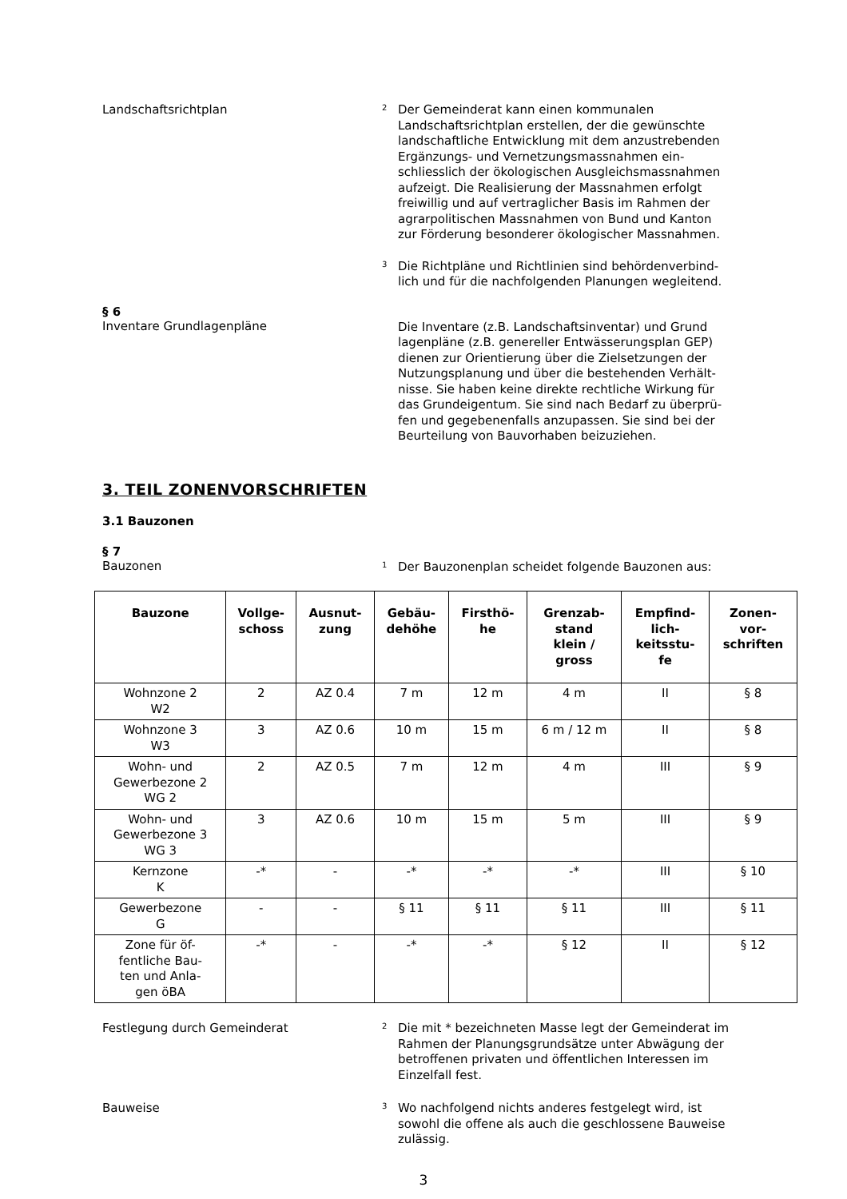Landschaftsrichtplan
2 Der Gemeinderat kann einen kommunalen Landschaftsrichtplan erstellen, der die gewünschte landschaftliche Entwicklung mit dem anzustrebenden Ergänzungs- und Vernetzungsmassnahmen ein-schliesslich der ökologischen Ausgleichsmassnahmen aufzeigt. Die Realisierung der Massnahmen erfolgt freiwillig und auf vertraglicher Basis im Rahmen der agrarpolitischen Massnahmen von Bund und Kanton zur Förderung besonderer ökologischer Massnahmen.
3 Die Richtpläne und Richtlinien sind behördenverbind-lich und für die nachfolgenden Planungen wegleitend.
§ 6
Inventare Grundlagenpläne
Die Inventare (z.B. Landschaftsinventar) und Grund lagenpläne (z.B. genereller Entwässerungsplan GEP) dienen zur Orientierung über die Zielsetzungen der Nutzungsplanung und über die bestehenden Verhält-nisse. Sie haben keine direkte rechtliche Wirkung für das Grundeigentum. Sie sind nach Bedarf zu überprü-fen und gegebenenfalls anzupassen. Sie sind bei der Beurteilung von Bauvorhaben beizuziehen.
3. TEIL ZONENVORSCHRIFTEN
3.1 Bauzonen
§ 7
Bauzonen
1 Der Bauzonenplan scheidet folgende Bauzonen aus:
| Bauzone | Vollge- schoss | Ausnut- zung | Gebäu- dehöhe | Firsthö- he | Grenzab- stand klein / gross | Empfind- lich- keitsstu- fe | Zonen- vor- schriften |
| --- | --- | --- | --- | --- | --- | --- | --- |
| Wohnzone 2 W2 | 2 | AZ 0.4 | 7 m | 12 m | 4 m | II | § 8 |
| Wohnzone 3 W3 | 3 | AZ 0.6 | 10 m | 15 m | 6 m / 12 m | II | § 8 |
| Wohn- und Gewerbezone 2 WG 2 | 2 | AZ 0.5 | 7 m | 12 m | 4 m | III | § 9 |
| Wohn- und Gewerbezone 3 WG 3 | 3 | AZ 0.6 | 10 m | 15 m | 5 m | III | § 9 |
| Kernzone K | -* | - | -* | -* | -* | III | § 10 |
| Gewerbezone G | - | - | § 11 | § 11 | § 11 | III | § 11 |
| Zone für öf- fentliche Bau- ten und Anla- gen öBA | -* | - | -* | -* | § 12 | II | § 12 |
Festlegung durch Gemeinderat
2 Die mit * bezeichneten Masse legt der Gemeinderat im Rahmen der Planungsgrundsätze unter Abwägung der betroffenen privaten und öffentlichen Interessen im Einzelfall fest.
Bauweise
3 Wo nachfolgend nichts anderes festgelegt wird, ist sowohl die offene als auch die geschlossene Bauweise zulässig.
3